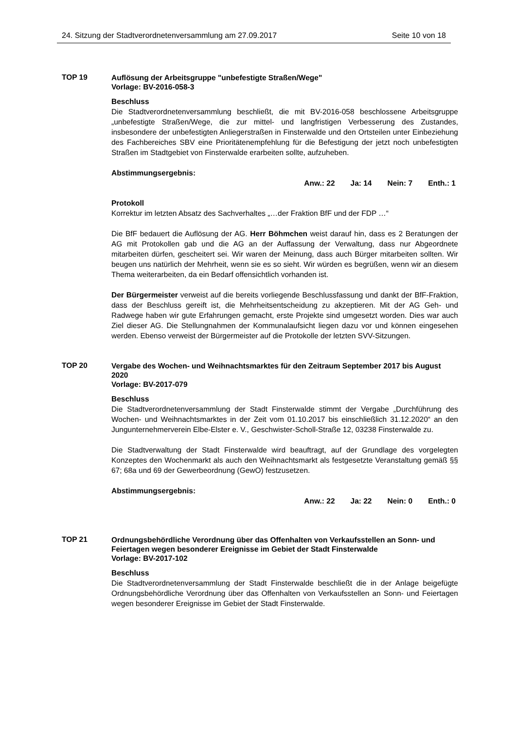24. Sitzung der Stadtverordnetenversammlung am 27.09.2017 Seite 10 von 18
TOP 19
Auflösung der Arbeitsgruppe "unbefestigte Straßen/Wege"
Vorlage: BV-2016-058-3
Beschluss
Die Stadtverordnetenversammlung beschließt, die mit BV-2016-058 beschlossene Arbeitsgruppe „unbefestigte Straßen/Wege, die zur mittel- und langfristigen Verbesserung des Zustandes, insbesondere der unbefestigten Anliegerstraßen in Finsterwalde und den Ortsteilen unter Einbeziehung des Fachbereiches SBV eine Prioritätenempfehlung für die Befestigung der jetzt noch unbefestigten Straßen im Stadtgebiet von Finsterwalde erarbeiten sollte, aufzuheben.
Abstimmungsergebnis:
Anw.: 22 Ja: 14 Nein: 7 Enth.: 1
Protokoll
Korrektur im letzten Absatz des Sachverhaltes „…der Fraktion BfF und der FDP …“
Die BfF bedauert die Auflösung der AG. Herr Böhmchen weist darauf hin, dass es 2 Beratungen der AG mit Protokollen gab und die AG an der Auffassung der Verwaltung, dass nur Abgeordnete mitarbeiten dürfen, gescheitert sei. Wir waren der Meinung, dass auch Bürger mitarbeiten sollten. Wir beugen uns natürlich der Mehrheit, wenn sie es so sieht. Wir würden es begrüßen, wenn wir an diesem Thema weiterarbeiten, da ein Bedarf offensichtlich vorhanden ist.
Der Bürgermeister verweist auf die bereits vorliegende Beschlussfassung und dankt der BfF-Fraktion, dass der Beschluss gereift ist, die Mehrheitsentscheidung zu akzeptieren. Mit der AG Geh- und Radwege haben wir gute Erfahrungen gemacht, erste Projekte sind umgesetzt worden. Dies war auch Ziel dieser AG. Die Stellungnahmen der Kommunalaufsicht liegen dazu vor und können eingesehen werden. Ebenso verweist der Bürgermeister auf die Protokolle der letzten SVV-Sitzungen.
TOP 20
Vergabe des Wochen- und Weihnachtsmarktes für den Zeitraum September 2017 bis August 2020
Vorlage: BV-2017-079
Beschluss
Die Stadtverordnetenversammlung der Stadt Finsterwalde stimmt der Vergabe „Durchführung des Wochen- und Weihnachtsmarktes in der Zeit vom 01.10.2017 bis einschließlich 31.12.2020“ an den Jungunternehmerverein Elbe-Elster e. V., Geschwister-Scholl-Straße 12, 03238 Finsterwalde zu.
Die Stadtverwaltung der Stadt Finsterwalde wird beauftragt, auf der Grundlage des vorgelegten Konzeptes den Wochenmarkt als auch den Weihnachtsmarkt als festgesetzte Veranstaltung gemäß §§ 67; 68a und 69 der Gewerbeordnung (GewO) festzusetzen.
Abstimmungsergebnis:
Anw.: 22 Ja: 22 Nein: 0 Enth.: 0
TOP 21
Ordnungsbehördliche Verordnung über das Offenhalten von Verkaufsstellen an Sonn- und Feiertagen wegen besonderer Ereignisse im Gebiet der Stadt Finsterwalde
Vorlage: BV-2017-102
Beschluss
Die Stadtverordnetenversammlung der Stadt Finsterwalde beschließt die in der Anlage beigefügte Ordnungsbehördliche Verordnung über das Offenhalten von Verkaufsstellen an Sonn- und Feiertagen wegen besonderer Ereignisse im Gebiet der Stadt Finsterwalde.